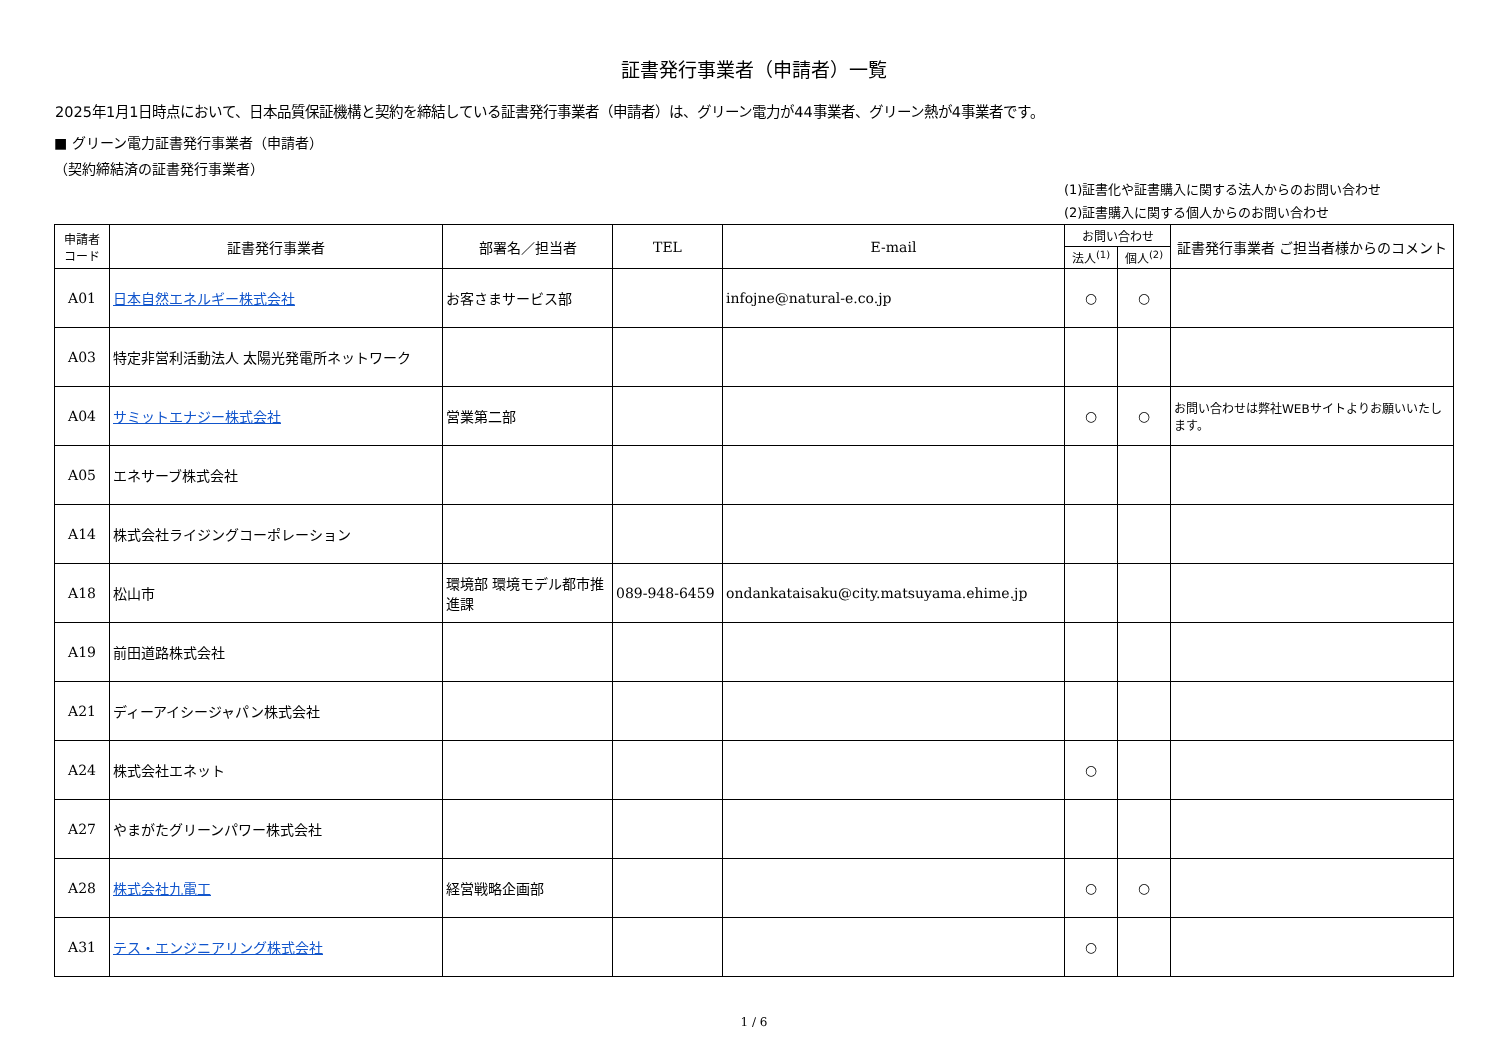証書発行事業者（申請者）一覧
2025年1月1日時点において、日本品質保証機構と契約を締結している証書発行事業者（申請者）は、グリーン電力が44事業者、グリーン熱が4事業者です。
■ グリーン電力証書発行事業者（申請者）
（契約締結済の証書発行事業者）
(1)証書化や証書購入に関する法人からのお問い合わせ
(2)証書購入に関する個人からのお問い合わせ
| 申請者 コード | 証書発行事業者 | 部署名／担当者 | TEL | E-mail | お問い合わせ | | 証書発行事業者 ご担当者様からのコメント |
| --- | --- | --- | --- | --- | --- | --- | --- |
| | | | | | 法人<sup>(1)</sup> | 個人<sup>(2)</sup> | |
| A01 | 日本自然エネルギー株式会社 | お客さまサービス部 | | infojne@natural-e.co.jp | ○ | ○ | |
| A03 | 特定非営利活動法人 太陽光発電所ネットワーク | | | | | | |
| A04 | サミットエナジー株式会社 | 営業第二部 | | | ○ | ○ | お問い合わせは弊社WEBサイトよりお願いいたします。 |
| A05 | エネサーブ株式会社 | | | | | | |
| A14 | 株式会社ライジングコーポレーション | | | | | | |
| A18 | 松山市 | 環境部 環境モデル都市推進課 | 089-948-6459 | ondankataisaku@city.matsuyama.ehime.jp | | | |
| A19 | 前田道路株式会社 | | | | | | |
| A21 | ディーアイシージャパン株式会社 | | | | | | |
| A24 | 株式会社エネット | | | | ○ | | |
| A27 | やまがたグリーンパワー株式会社 | | | | | | |
| A28 | 株式会社九電工 | 経営戦略企画部 | | | ○ | ○ | |
| A31 | テス・エンジニアリング株式会社 | | | | ○ | | |
1 / 6